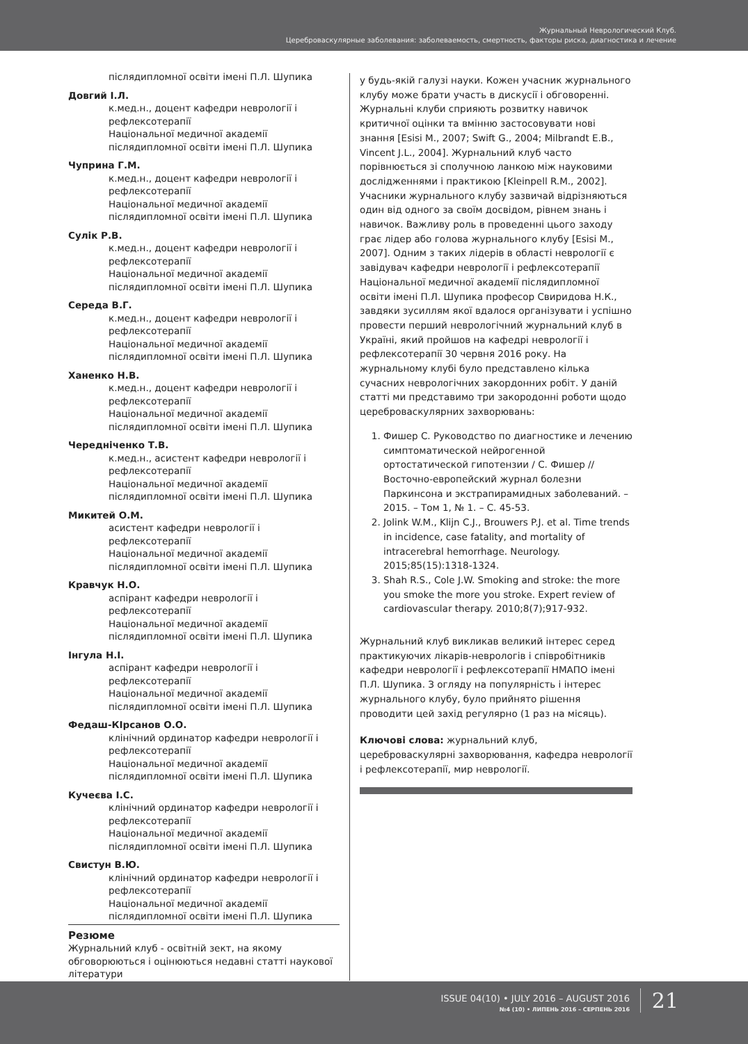Журнальный Неврологический Клуб.
Цереброваскулярные заболевания: заболеваемость, смертность, факторы риска, диагностика и лечение
післядипломної освіти імені П.Л. Шупика
Довгий І.Л.
к.мед.н., доцент кафедри неврології і рефлексотерапії
Національної медичної академії післядипломної освіти імені П.Л. Шупика
Чуприна Г.М.
к.мед.н., доцент кафедри неврології і рефлексотерапії
Національної медичної академії післядипломної освіти імені П.Л. Шупика
Сулік Р.В.
к.мед.н., доцент кафедри неврології і рефлексотерапії
Національної медичної академії післядипломної освіти імені П.Л. Шупика
Середа В.Г.
к.мед.н., доцент кафедри неврології і рефлексотерапії
Національної медичної академії післядипломної освіти імені П.Л. Шупика
Ханенко Н.В.
к.мед.н., доцент кафедри неврології і рефлексотерапії
Національної медичної академії післядипломної освіти імені П.Л. Шупика
Чередніченко Т.В.
к.мед.н., асистент кафедри неврології і рефлексотерапії
Національної медичної академії післядипломної освіти імені П.Л. Шупика
Микитей О.М.
асистент кафедри неврології і рефлексотерапії
Національної медичної академії післядипломної освіти імені П.Л. Шупика
Кравчук Н.О.
аспірант кафедри неврології і рефлексотерапії
Національної медичної академії післядипломної освіти імені П.Л. Шупика
Інгула Н.І.
аспірант кафедри неврології і рефлексотерапії
Національної медичної академії післядипломної освіти імені П.Л. Шупика
Федаш-КІрсанов О.О.
клінічний ординатор кафедри неврології і рефлексотерапії
Національної медичної академії післядипломної освіти імені П.Л. Шупика
Кучеєва І.С.
клінічний ординатор кафедри неврології і рефлексотерапії
Національної медичної академії післядипломної освіти імені П.Л. Шупика
Свистун В.Ю.
клінічний ординатор кафедри неврології і рефлексотерапії
Національної медичної академії післядипломної освіти імені П.Л. Шупика
Резюме
Журнальний клуб - освітній зект, на якому обговорюються і оцінюються недавні статті наукової літератури
у будь-якій галузі науки. Кожен учасник журнального клубу може брати участь в дискусії і обговоренні. Журнальні клуби сприяють розвитку навичок критичної оцінки та вмінню застосовувати нові знання [Esisi M., 2007; Swift G., 2004; Milbrandt E.B., Vincent J.L., 2004]. Журнальний клуб часто порівнюється зі сполучною ланкою між науковими дослідженнями і практикою [Kleinpell R.M., 2002]. Учасники журнального клубу зазвичай відрізняються один від одного за своїм досвідом, рівнем знань і навичок. Важливу роль в проведенні цього заходу грає лідер або голова журнального клубу [Esisi M., 2007]. Одним з таких лідерів в області неврології є завідувач кафедри неврології і рефлексотерапії Національної медичної академії післядипломної освіти імені П.Л. Шупика професор Свиридова Н.К., завдяки зусиллям якої вдалося організувати і успішно провести перший неврологічний журнальний клуб в Україні, який пройшов на кафедрі неврології і рефлексотерапії 30 червня 2016 року. На журнальному клубі було представлено кілька сучасних неврологічних закордонних робіт. У даній статті ми представимо три закородонні роботи щодо цереброваскулярних захворювань:
1. Фишер С. Руководство по диагностике и лечению симптоматической нейрогенной ортостатической гипотензии / С. Фишер // Восточно-европейский журнал болезни Паркинсона и экстрапирамидных заболеваний. – 2015. – Том 1, № 1. – С. 45-53.
2. Jolink W.M., Klijn C.J., Brouwers P.J. et al. Time trends in incidence, case fatality, and mortality of intracerebral hemorrhage. Neurology. 2015;85(15):1318-1324.
3. Shah R.S., Cole J.W. Smoking and stroke: the more you smoke the more you stroke. Expert review of cardiovascular therapy. 2010;8(7);917-932.
Журнальний клуб викликав великий інтерес серед практикуючих лікарів-неврологів і співробітників кафедри неврології і рефлексотерапії НМАПО імені П.Л. Шупика. З огляду на популярність і інтерес журнального клубу, було прийнято рішення проводити цей захід регулярно (1 раз на місяць).
Ключові слова: журнальний клуб, цереброваскулярні захворювання, кафедра неврології і рефлексотерапії, мир неврології.
ISSUE 04(10) • JULY 2016 – AUGUST 2016
№4 (10) • ЛИПЕНЬ 2016 – СЕРПЕНЬ 2016
21